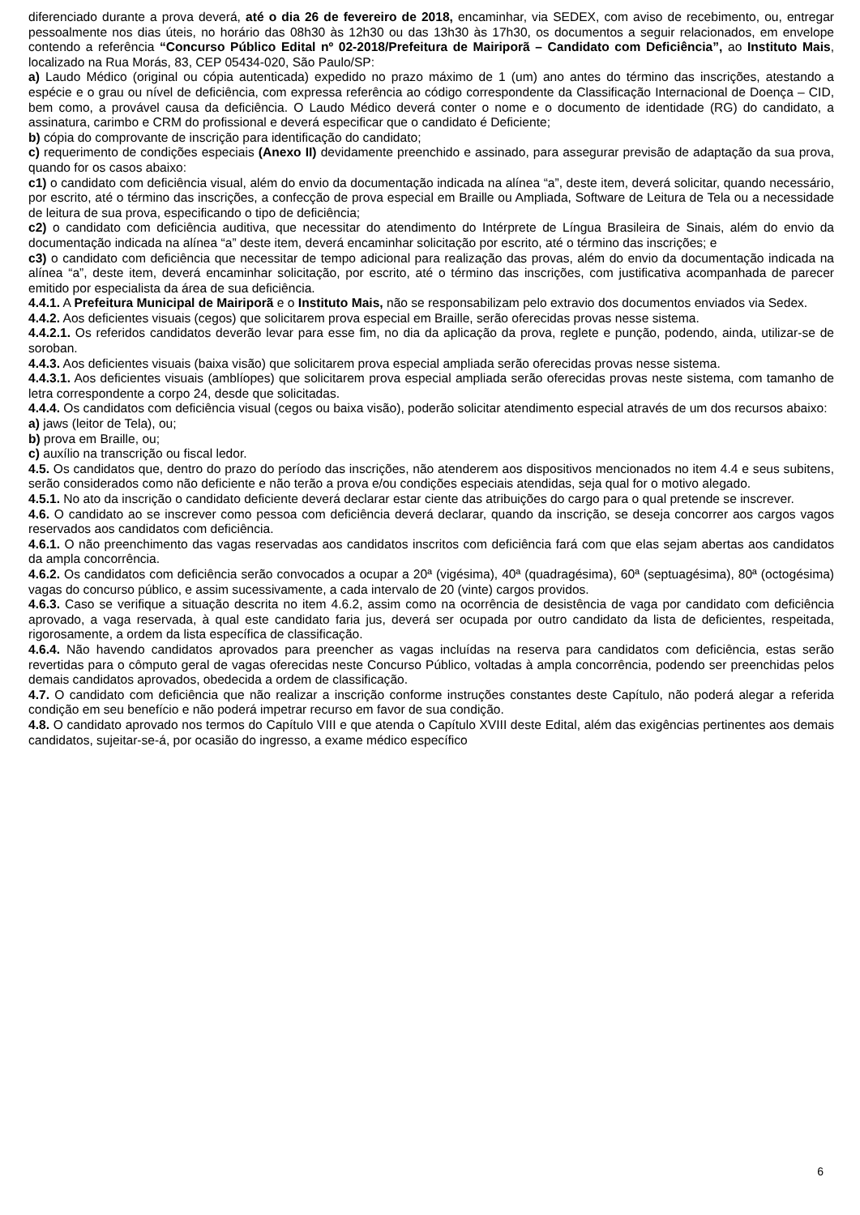diferenciado durante a prova deverá, até o dia 26 de fevereiro de 2018, encaminhar, via SEDEX, com aviso de recebimento, ou, entregar pessoalmente nos dias úteis, no horário das 08h30 às 12h30 ou das 13h30 às 17h30, os documentos a seguir relacionados, em envelope contendo a referência “Concurso Público Edital nº 02-2018/Prefeitura de Mairiporã – Candidato com Deficiência”, ao Instituto Mais, localizado na Rua Morás, 83, CEP 05434-020, São Paulo/SP:
a) Laudo Médico (original ou cópia autenticada) expedido no prazo máximo de 1 (um) ano antes do término das inscrições, atestando a espécie e o grau ou nível de deficiência, com expressa referência ao código correspondente da Classificação Internacional de Doença – CID, bem como, a provável causa da deficiência. O Laudo Médico deverá conter o nome e o documento de identidade (RG) do candidato, a assinatura, carimbo e CRM do profissional e deverá especificar que o candidato é Deficiente;
b) cópia do comprovante de inscrição para identificação do candidato;
c) requerimento de condições especiais (Anexo II) devidamente preenchido e assinado, para assegurar previsão de adaptação da sua prova, quando for os casos abaixo:
c1) o candidato com deficiência visual, além do envio da documentação indicada na alínea “a”, deste item, deverá solicitar, quando necessário, por escrito, até o término das inscrições, a confecção de prova especial em Braille ou Ampliada, Software de Leitura de Tela ou a necessidade de leitura de sua prova, especificando o tipo de deficiência;
c2) o candidato com deficiência auditiva, que necessitar do atendimento do Intérprete de Língua Brasileira de Sinais, além do envio da documentação indicada na alínea “a” deste item, deverá encaminhar solicitação por escrito, até o término das inscrições; e
c3) o candidato com deficiência que necessitar de tempo adicional para realização das provas, além do envio da documentação indicada na alínea “a”, deste item, deverá encaminhar solicitação, por escrito, até o término das inscrições, com justificativa acompanhada de parecer emitido por especialista da área de sua deficiência.
4.4.1. A Prefeitura Municipal de Mairiporã e o Instituto Mais, não se responsabilizam pelo extravio dos documentos enviados via Sedex.
4.4.2. Aos deficientes visuais (cegos) que solicitarem prova especial em Braille, serão oferecidas provas nesse sistema.
4.4.2.1. Os referidos candidatos deverão levar para esse fim, no dia da aplicação da prova, reglete e punção, podendo, ainda, utilizar-se de soroban.
4.4.3. Aos deficientes visuais (baixa visão) que solicitarem prova especial ampliada serão oferecidas provas nesse sistema.
4.4.3.1. Aos deficientes visuais (amblíopes) que solicitarem prova especial ampliada serão oferecidas provas neste sistema, com tamanho de letra correspondente a corpo 24, desde que solicitadas.
4.4.4. Os candidatos com deficiência visual (cegos ou baixa visão), poderão solicitar atendimento especial através de um dos recursos abaixo:
a) jaws (leitor de Tela), ou;
b) prova em Braille, ou;
c) auxílio na transcrição ou fiscal ledor.
4.5. Os candidatos que, dentro do prazo do período das inscrições, não atenderem aos dispositivos mencionados no item 4.4 e seus subitens, serão considerados como não deficiente e não terão a prova e/ou condições especiais atendidas, seja qual for o motivo alegado.
4.5.1. No ato da inscrição o candidato deficiente deverá declarar estar ciente das atribuições do cargo para o qual pretende se inscrever.
4.6. O candidato ao se inscrever como pessoa com deficiência deverá declarar, quando da inscrição, se deseja concorrer aos cargos vagos reservados aos candidatos com deficiência.
4.6.1. O não preenchimento das vagas reservadas aos candidatos inscritos com deficiência fará com que elas sejam abertas aos candidatos da ampla concorrência.
4.6.2. Os candidatos com deficiência serão convocados a ocupar a 20ª (vigésima), 40ª (quadragésima), 60ª (septuagésima), 80ª (octogésima) vagas do concurso público, e assim sucessivamente, a cada intervalo de 20 (vinte) cargos providos.
4.6.3. Caso se verifique a situação descrita no item 4.6.2, assim como na ocorrência de desistência de vaga por candidato com deficiência aprovado, a vaga reservada, à qual este candidato faria jus, deverá ser ocupada por outro candidato da lista de deficientes, respeitada, rigorosamente, a ordem da lista específica de classificação.
4.6.4. Não havendo candidatos aprovados para preencher as vagas incluídas na reserva para candidatos com deficiência, estas serão revertidas para o cômputo geral de vagas oferecidas neste Concurso Público, voltadas à ampla concorrência, podendo ser preenchidas pelos demais candidatos aprovados, obedecida a ordem de classificação.
4.7. O candidato com deficiência que não realizar a inscrição conforme instruções constantes deste Capítulo, não poderá alegar a referida condição em seu benefício e não poderá impetrar recurso em favor de sua condição.
4.8. O candidato aprovado nos termos do Capítulo VIII e que atenda o Capítulo XVIII deste Edital, além das exigências pertinentes aos demais candidatos, sujeitar-se-á, por ocasião do ingresso, a exame médico específico
6